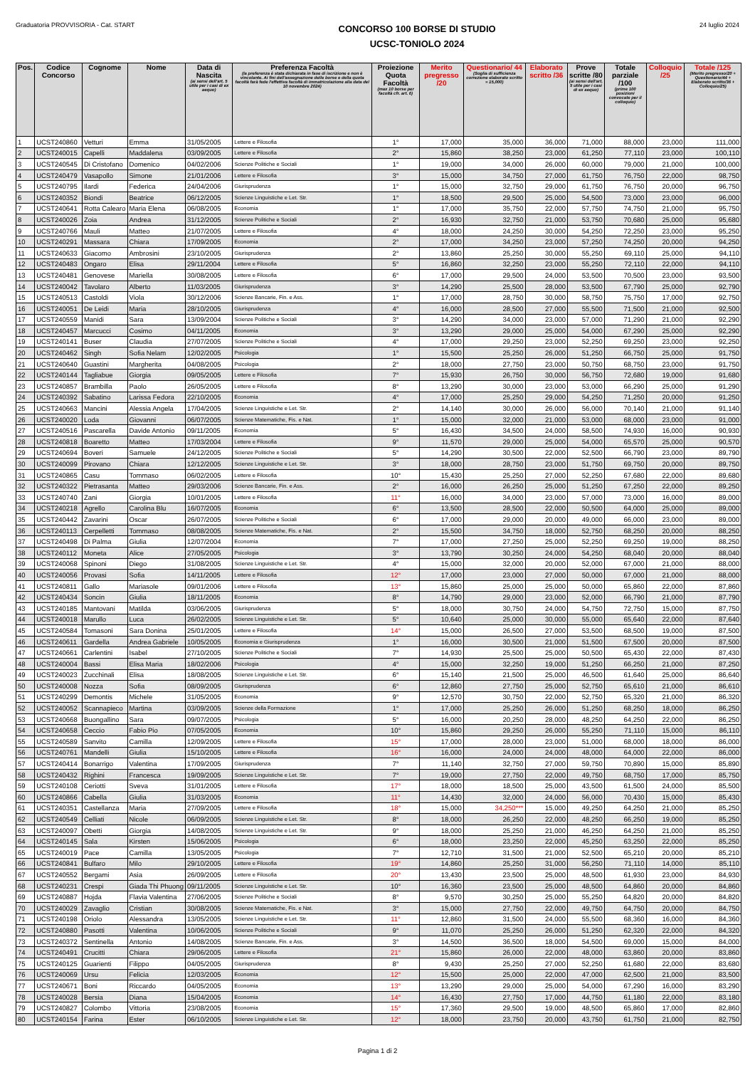Graduatoria PROVVISORIA - Cat. START
CONCORSO 100 BORSE DI STUDIO
UCSC-TONIOLO 2024
24 luglio 2024
| Pos. | Codice Concorso | Cognome | Nome | Data di Nascita (ai sensi dell'art. 5 utile per i casi di ex aequo) | Preferenza Facoltà (la preferenza è stata dichiarata in fase di iscrizione e non è vincolante. Ai fini dell'assegnazione delle borse e della quota facoltà farà fede l'effettiva facoltà di immatricolazione alla data del 10 novembre 2024) | Proiezione Quota Facoltà (max 10 borse per facoltà cfr. art. 6) | Merito pregresso /20 | Questionario/ 44 (Soglia di sufficienza correzione elaborato scritto = 15,000) | Elaborato scritto /36 | Prove scritte /80 (ai sensi dell'art. 5 utile per i casi di ex aequo) | Totale parziale /100 (prime 100 posizioni convocate per il colloquio) | Colloquio /25 | Totale /125 (Merito pregresso/20 + Questionario/44 + Elaborato scritto/36 + Colloquio/25) |
| --- | --- | --- | --- | --- | --- | --- | --- | --- | --- | --- | --- | --- | --- |
| 1 | UCST240860 | Vetturi | Emma | 31/05/2005 | Lettere e Filosofia | 1° | 17,000 | 35,000 | 36,000 | 71,000 | 88,000 | 23,000 | 111,000 |
| 2 | UCST240015 | Capelli | Maddalena | 03/09/2005 | Lettere e Filosofia | 2° | 15,860 | 38,250 | 23,000 | 61,250 | 77,110 | 23,000 | 100,110 |
| 3 | UCST240545 | Di Cristofano | Domenico | 04/02/2006 | Scienze Politiche e Sociali | 1° | 19,000 | 34,000 | 26,000 | 60,000 | 79,000 | 21,000 | 100,000 |
| 4 | UCST240479 | Vasapollo | Simone | 21/01/2006 | Lettere e Filosofia | 3° | 15,000 | 34,750 | 27,000 | 61,750 | 76,750 | 22,000 | 98,750 |
| 5 | UCST240795 | Ilardi | Federica | 24/04/2006 | Giurisprudenza | 1° | 15,000 | 32,750 | 29,000 | 61,750 | 76,750 | 20,000 | 96,750 |
| 6 | UCST240352 | Biondi | Beatrice | 06/12/2005 | Scienze Linguistiche e Let. Str. | 1° | 18,500 | 29,500 | 25,000 | 54,500 | 73,000 | 23,000 | 96,000 |
| 7 | UCST240641 | Rotta Calearo | Maria Elena | 06/08/2005 | Economia | 1° | 17,000 | 35,750 | 22,000 | 57,750 | 74,750 | 21,000 | 95,750 |
| 8 | UCST240026 | Zoia | Andrea | 31/12/2005 | Scienze Politiche e Sociali | 2° | 16,930 | 32,750 | 21,000 | 53,750 | 70,680 | 25,000 | 95,680 |
| 9 | UCST240766 | Mauli | Matteo | 21/07/2005 | Lettere e Filosofia | 4° | 18,000 | 24,250 | 30,000 | 54,250 | 72,250 | 23,000 | 95,250 |
| 10 | UCST240291 | Massara | Chiara | 17/09/2005 | Economia | 2° | 17,000 | 34,250 | 23,000 | 57,250 | 74,250 | 20,000 | 94,250 |
| 11 | UCST240633 | Giacomo | Ambrosini | 23/10/2005 | Giurisprudenza | 2° | 13,860 | 25,250 | 30,000 | 55,250 | 69,110 | 25,000 | 94,110 |
| 12 | UCST240483 | Ongaro | Elisa | 29/11/2004 | Lettere e Filosofia | 5° | 16,860 | 32,250 | 23,000 | 55,250 | 72,110 | 22,000 | 94,110 |
| 13 | UCST240481 | Genovese | Mariella | 30/08/2005 | Lettere e Filosofia | 6° | 17,000 | 29,500 | 24,000 | 53,500 | 70,500 | 23,000 | 93,500 |
| 14 | UCST240042 | Tavolaro | Alberto | 11/03/2005 | Giurisprudenza | 3° | 14,290 | 25,500 | 28,000 | 53,500 | 67,790 | 25,000 | 92,790 |
| 15 | UCST240513 | Castoldi | Viola | 30/12/2006 | Scienze Bancarie, Fin. e Ass. | 1° | 17,000 | 28,750 | 30,000 | 58,750 | 75,750 | 17,000 | 92,750 |
| 16 | UCST240051 | De Leidi | Maria | 28/10/2005 | Giurisprudenza | 4° | 16,000 | 28,500 | 27,000 | 55,500 | 71,500 | 21,000 | 92,500 |
| 17 | UCST240559 | Manidi | Sara | 13/09/2004 | Scienze Politiche e Sociali | 3° | 14,290 | 34,000 | 23,000 | 57,000 | 71,290 | 21,000 | 92,290 |
| 18 | UCST240457 | Marcucci | Cosimo | 04/11/2005 | Economia | 3° | 13,290 | 29,000 | 25,000 | 54,000 | 67,290 | 25,000 | 92,290 |
| 19 | UCST240141 | Buser | Claudia | 27/07/2005 | Scienze Politiche e Sociali | 4° | 17,000 | 29,250 | 23,000 | 52,250 | 69,250 | 23,000 | 92,250 |
| 20 | UCST240462 | Singh | Sofia Nelam | 12/02/2005 | Psicologia | 1° | 15,500 | 25,250 | 26,000 | 51,250 | 66,750 | 25,000 | 91,750 |
| 21 | UCST240640 | Guastini | Margherita | 04/08/2005 | Psicologia | 2° | 18,000 | 27,750 | 23,000 | 50,750 | 68,750 | 23,000 | 91,750 |
| 22 | UCST240144 | Tagliabue | Giorgia | 09/05/2005 | Lettere e Filosofia | 7° | 15,930 | 26,750 | 30,000 | 56,750 | 72,680 | 19,000 | 91,680 |
| 23 | UCST240857 | Brambilla | Paolo | 26/05/2005 | Lettere e Filosofia | 8° | 13,290 | 30,000 | 23,000 | 53,000 | 66,290 | 25,000 | 91,290 |
| 24 | UCST240392 | Sabatino | Larissa Fedora | 22/10/2005 | Economia | 4° | 17,000 | 25,250 | 29,000 | 54,250 | 71,250 | 20,000 | 91,250 |
| 25 | UCST240663 | Mancini | Alessia Angela | 17/04/2005 | Scienze Linguistiche e Let. Str. | 2° | 14,140 | 30,000 | 26,000 | 56,000 | 70,140 | 21,000 | 91,140 |
| 26 | UCST240020 | Loda | Giovanni | 06/07/2005 | Scienze Matematiche, Fis. e Nat. | 1° | 15,000 | 32,000 | 21,000 | 53,000 | 68,000 | 23,000 | 91,000 |
| 27 | UCST240516 | Pascarella | Davide Antonio | 09/11/2005 | Economia | 5° | 16,430 | 34,500 | 24,000 | 58,500 | 74,930 | 16,000 | 90,930 |
| 28 | UCST240818 | Boaretto | Matteo | 17/03/2004 | Lettere e Filosofia | 9° | 11,570 | 29,000 | 25,000 | 54,000 | 65,570 | 25,000 | 90,570 |
| 29 | UCST240694 | Boveri | Samuele | 24/12/2005 | Scienze Politiche e Sociali | 5° | 14,290 | 30,500 | 22,000 | 52,500 | 66,790 | 23,000 | 89,790 |
| 30 | UCST240099 | Pirovano | Chiara | 12/12/2005 | Scienze Linguistiche e Let. Str. | 3° | 18,000 | 28,750 | 23,000 | 51,750 | 69,750 | 20,000 | 89,750 |
| 31 | UCST240865 | Casu | Tommaso | 06/02/2005 | Lettere e Filosofia | 10° | 15,430 | 25,250 | 27,000 | 52,250 | 67,680 | 22,000 | 89,680 |
| 32 | UCST240322 | Pietrasanta | Matteo | 29/03/2006 | Scienze Bancarie, Fin. e Ass. | 2° | 16,000 | 26,250 | 25,000 | 51,250 | 67,250 | 22,000 | 89,250 |
| 33 | UCST240740 | Zani | Giorgia | 10/01/2005 | Lettere e Filosofia | 11° | 16,000 | 34,000 | 23,000 | 57,000 | 73,000 | 16,000 | 89,000 |
| 34 | UCST240218 | Agrello | Carolina Blu | 16/07/2005 | Economia | 6° | 13,500 | 28,500 | 22,000 | 50,500 | 64,000 | 25,000 | 89,000 |
| 35 | UCST240442 | Zavarini | Oscar | 26/07/2005 | Scienze Politiche e Sociali | 6° | 17,000 | 29,000 | 20,000 | 49,000 | 66,000 | 23,000 | 89,000 |
| 36 | UCST240113 | Cerpelletti | Tommaso | 08/08/2005 | Scienze Matematiche, Fis. e Nat. | 2° | 15,500 | 34,750 | 18,000 | 52,750 | 68,250 | 20,000 | 88,250 |
| 37 | UCST240498 | Di Palma | Giulia | 12/07/2004 | Economia | 7° | 17,000 | 27,250 | 25,000 | 52,250 | 69,250 | 19,000 | 88,250 |
| 38 | UCST240112 | Moneta | Alice | 27/05/2005 | Psicologia | 3° | 13,790 | 30,250 | 24,000 | 54,250 | 68,040 | 20,000 | 88,040 |
| 39 | UCST240068 | Spinoni | Diego | 31/08/2005 | Scienze Linguistiche e Let. Str. | 4° | 15,000 | 32,000 | 20,000 | 52,000 | 67,000 | 21,000 | 88,000 |
| 40 | UCST240056 | Provasi | Sofia | 14/11/2005 | Lettere e Filosofia | 12° | 17,000 | 23,000 | 27,000 | 50,000 | 67,000 | 21,000 | 88,000 |
| 41 | UCST240811 | Gallo | Mariasole | 09/01/2006 | Lettere e Filosofia | 13° | 15,860 | 25,000 | 25,000 | 50,000 | 65,860 | 22,000 | 87,860 |
| 42 | UCST240434 | Soncin | Giulia | 18/11/2005 | Economia | 8° | 14,790 | 29,000 | 23,000 | 52,000 | 66,790 | 21,000 | 87,790 |
| 43 | UCST240185 | Mantovani | Matilda | 03/06/2005 | Giurisprudenza | 5° | 18,000 | 30,750 | 24,000 | 54,750 | 72,750 | 15,000 | 87,750 |
| 44 | UCST240018 | Marullo | Luca | 26/02/2005 | Scienze Linguistiche e Let. Str. | 5° | 10,640 | 25,000 | 30,000 | 55,000 | 65,640 | 22,000 | 87,640 |
| 45 | UCST240584 | Tomasoni | Sara Donina | 25/01/2005 | Lettere e Filosofia | 14° | 15,000 | 26,500 | 27,000 | 53,500 | 68,500 | 19,000 | 87,500 |
| 46 | UCST240611 | Gardella | Andrea Gabriele | 10/05/2005 | Economia e Giurisprudenza | 1° | 16,000 | 30,500 | 21,000 | 51,500 | 67,500 | 20,000 | 87,500 |
| 47 | UCST240661 | Carlentini | Isabel | 27/10/2005 | Scienze Politiche e Sociali | 7° | 14,930 | 25,500 | 25,000 | 50,500 | 65,430 | 22,000 | 87,430 |
| 48 | UCST240004 | Bassi | Elisa Maria | 18/02/2006 | Psicologia | 4° | 15,000 | 32,250 | 19,000 | 51,250 | 66,250 | 21,000 | 87,250 |
| 49 | UCST240023 | Zucchinali | Elisa | 18/08/2005 | Scienze Linguistiche e Let. Str. | 6° | 15,140 | 21,500 | 25,000 | 46,500 | 61,640 | 25,000 | 86,640 |
| 50 | UCST240008 | Nozza | Sofia | 08/09/2005 | Giurisprudenza | 6° | 12,860 | 27,750 | 25,000 | 52,750 | 65,610 | 21,000 | 86,610 |
| 51 | UCST240299 | Demontis | Michele | 31/05/2005 | Economia | 9° | 12,570 | 30,750 | 22,000 | 52,750 | 65,320 | 21,000 | 86,320 |
| 52 | UCST240052 | Scannapieco | Martina | 03/09/2005 | Scienze della Formazione | 1° | 17,000 | 25,250 | 26,000 | 51,250 | 68,250 | 18,000 | 86,250 |
| 53 | UCST240668 | Buongallino | Sara | 09/07/2005 | Psicologia | 5° | 16,000 | 20,250 | 28,000 | 48,250 | 64,250 | 22,000 | 86,250 |
| 54 | UCST240658 | Ceccio | Fabio Pio | 07/05/2005 | Economia | 10° | 15,860 | 29,250 | 26,000 | 55,250 | 71,110 | 15,000 | 86,110 |
| 55 | UCST240589 | Sanvito | Camilla | 12/09/2005 | Lettere e Filosofia | 15° | 17,000 | 28,000 | 23,000 | 51,000 | 68,000 | 18,000 | 86,000 |
| 56 | UCST240761 | Mandelli | Giulia | 15/10/2005 | Lettere e Filosofia | 16° | 16,000 | 24,000 | 24,000 | 48,000 | 64,000 | 22,000 | 86,000 |
| 57 | UCST240414 | Bonarrigo | Valentina | 17/09/2005 | Giurisprudenza | 7° | 11,140 | 32,750 | 27,000 | 59,750 | 70,890 | 15,000 | 85,890 |
| 58 | UCST240432 | Righini | Francesca | 19/09/2005 | Scienze Linguistiche e Let. Str. | 7° | 19,000 | 27,750 | 22,000 | 49,750 | 68,750 | 17,000 | 85,750 |
| 59 | UCST240108 | Ceriotti | Sveva | 31/01/2005 | Lettere e Filosofia | 17° | 18,000 | 18,500 | 25,000 | 43,500 | 61,500 | 24,000 | 85,500 |
| 60 | UCST240866 | Cabella | Giulia | 31/03/2005 | Economia | 11° | 14,430 | 32,000 | 24,000 | 56,000 | 70,430 | 15,000 | 85,430 |
| 61 | UCST240351 | Castellanza | Maria | 27/09/2005 | Lettere e Filosofia | 18° | 15,000 | 34,250*** | 15,000 | 49,250 | 64,250 | 21,000 | 85,250 |
| 62 | UCST240549 | Celliati | Nicole | 06/09/2005 | Scienze Linguistiche e Let. Str. | 8° | 18,000 | 26,250 | 22,000 | 48,250 | 66,250 | 19,000 | 85,250 |
| 63 | UCST240097 | Obetti | Giorgia | 14/08/2005 | Scienze Linguistiche e Let. Str. | 9° | 18,000 | 25,250 | 21,000 | 46,250 | 64,250 | 21,000 | 85,250 |
| 64 | UCST240145 | Sala | Kirsten | 15/06/2005 | Psicologia | 6° | 18,000 | 23,250 | 22,000 | 45,250 | 63,250 | 22,000 | 85,250 |
| 65 | UCST240019 | Pace | Camilla | 13/05/2005 | Psicologia | 7° | 12,710 | 31,500 | 21,000 | 52,500 | 65,210 | 20,000 | 85,210 |
| 66 | UCST240841 | Bulfaro | Milo | 29/10/2005 | Lettere e Filosofia | 19° | 14,860 | 25,250 | 31,000 | 56,250 | 71,110 | 14,000 | 85,110 |
| 67 | UCST240552 | Bergami | Asia | 26/09/2005 | Lettere e Filosofia | 20° | 13,430 | 23,500 | 25,000 | 48,500 | 61,930 | 23,000 | 84,930 |
| 68 | UCST240231 | Crespi | Giada Thi Phuong | 09/11/2005 | Scienze Linguistiche e Let. Str. | 10° | 16,360 | 23,500 | 25,000 | 48,500 | 64,860 | 20,000 | 84,860 |
| 69 | UCST240887 | Hojda | Flavia Valentina | 27/06/2005 | Scienze Politiche e Sociali | 8° | 9,570 | 30,250 | 25,000 | 55,250 | 64,820 | 20,000 | 84,820 |
| 70 | UCST240029 | Zavaglio | Cristian | 30/08/2005 | Scienze Matematiche, Fis. e Nat. | 3° | 15,000 | 27,750 | 22,000 | 49,750 | 64,750 | 20,000 | 84,750 |
| 71 | UCST240198 | Oriolo | Alessandra | 13/05/2005 | Scienze Linguistiche e Let. Str. | 11° | 12,860 | 31,500 | 24,000 | 55,500 | 68,360 | 16,000 | 84,360 |
| 72 | UCST240880 | Pasotti | Valentina | 10/06/2005 | Scienze Politiche e Sociali | 9° | 11,070 | 25,250 | 26,000 | 51,250 | 62,320 | 22,000 | 84,320 |
| 73 | UCST240372 | Sentinella | Antonio | 14/08/2005 | Scienze Bancarie, Fin. e Ass. | 3° | 14,500 | 36,500 | 18,000 | 54,500 | 69,000 | 15,000 | 84,000 |
| 74 | UCST240491 | Crucitti | Chiara | 29/06/2005 | Lettere e Filosofia | 21° | 15,860 | 26,000 | 22,000 | 48,000 | 63,860 | 20,000 | 83,860 |
| 75 | UCST240125 | Guarienti | Filippo | 04/05/2005 | Giurisprudenza | 8° | 9,430 | 25,250 | 27,000 | 52,250 | 61,680 | 22,000 | 83,680 |
| 76 | UCST240069 | Ursu | Felicia | 12/03/2005 | Economia | 12° | 15,500 | 25,000 | 22,000 | 47,000 | 62,500 | 21,000 | 83,500 |
| 77 | UCST240671 | Boni | Riccardo | 04/05/2005 | Economia | 13° | 13,290 | 29,000 | 25,000 | 54,000 | 67,290 | 16,000 | 83,290 |
| 78 | UCST240028 | Bersia | Diana | 15/04/2005 | Economia | 14° | 16,430 | 27,750 | 17,000 | 44,750 | 61,180 | 22,000 | 83,180 |
| 79 | UCST240827 | Colombo | Vittoria | 23/08/2005 | Economia | 15° | 17,360 | 29,500 | 19,000 | 48,500 | 65,860 | 17,000 | 82,860 |
| 80 | UCST240154 | Farina | Ester | 06/10/2005 | Scienze Linguistiche e Let. Str. | 12° | 18,000 | 23,750 | 20,000 | 43,750 | 61,750 | 21,000 | 82,750 |
Pagina 1 di 2